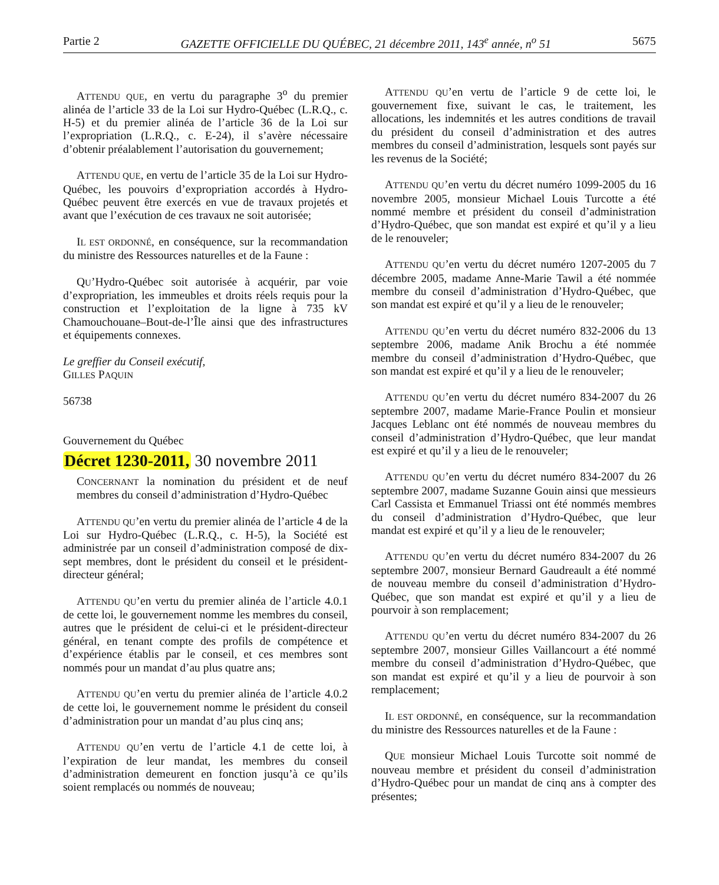Partie 2 GAZETTE OFFICIELLE DU QUÉBEC, 21 décembre 2011, 143<sup>e</sup> année, n<sup>o</sup> 51 5675
ATTENDU QUE, en vertu du paragraphe 3<sup>o</sup> du premier alinéa de l’article 33 de la Loi sur Hydro-Québec (L.R.Q., c. H-5) et du premier alinéa de l’article 36 de la Loi sur l’expropriation (L.R.Q., c. E-24), il s’avère nécessaire d’obtenir préalablement l’autorisation du gouvernement;
ATTENDU QUE, en vertu de l’article 35 de la Loi sur Hydro-Québec, les pouvoirs d’expropriation accordés à Hydro-Québec peuvent être exercés en vue de travaux projetés et avant que l’exécution de ces travaux ne soit autorisée;
IL EST ORDONNÉ, en conséquence, sur la recommandation du ministre des Ressources naturelles et de la Faune :
QU’Hydro-Québec soit autorisée à acquérir, par voie d’expropriation, les immeubles et droits réels requis pour la construction et l’exploitation de la ligne à 735 kV Chamouchouane–Bout-de-l’Île ainsi que des infrastructures et équipements connexes.
Le greffier du Conseil exécutif,
GILLES PAQUIN
56738
Gouvernement du Québec
Décret 1230-2011, 30 novembre 2011
CONCERNANT la nomination du président et de neuf membres du conseil d’administration d’Hydro-Québec
ATTENDU QU’en vertu du premier alinéa de l’article 4 de la Loi sur Hydro-Québec (L.R.Q., c. H-5), la Société est administrée par un conseil d’administration composé de dix-sept membres, dont le président du conseil et le président-directeur général;
ATTENDU QU’en vertu du premier alinéa de l’article 4.0.1 de cette loi, le gouvernement nomme les membres du conseil, autres que le président de celui-ci et le président-directeur général, en tenant compte des profils de compétence et d’expérience établis par le conseil, et ces membres sont nommés pour un mandat d’au plus quatre ans;
ATTENDU QU’en vertu du premier alinéa de l’article 4.0.2 de cette loi, le gouvernement nomme le président du conseil d’administration pour un mandat d’au plus cinq ans;
ATTENDU QU’en vertu de l’article 4.1 de cette loi, à l’expiration de leur mandat, les membres du conseil d’administration demeurent en fonction jusqu’à ce qu’ils soient remplacés ou nommés de nouveau;
ATTENDU QU’en vertu de l’article 9 de cette loi, le gouvernement fixe, suivant le cas, le traitement, les allocations, les indemnités et les autres conditions de travail du président du conseil d’administration et des autres membres du conseil d’administration, lesquels sont payés sur les revenus de la Société;
ATTENDU QU’en vertu du décret numéro 1099-2005 du 16 novembre 2005, monsieur Michael Louis Turcotte a été nommé membre et président du conseil d’administration d’Hydro-Québec, que son mandat est expiré et qu’il y a lieu de le renouveler;
ATTENDU QU’en vertu du décret numéro 1207-2005 du 7 décembre 2005, madame Anne-Marie Tawil a été nommée membre du conseil d’administration d’Hydro-Québec, que son mandat est expiré et qu’il y a lieu de le renouveler;
ATTENDU QU’en vertu du décret numéro 832-2006 du 13 septembre 2006, madame Anik Brochu a été nommée membre du conseil d’administration d’Hydro-Québec, que son mandat est expiré et qu’il y a lieu de le renouveler;
ATTENDU QU’en vertu du décret numéro 834-2007 du 26 septembre 2007, madame Marie-France Poulin et monsieur Jacques Leblanc ont été nommés de nouveau membres du conseil d’administration d’Hydro-Québec, que leur mandat est expiré et qu’il y a lieu de le renouveler;
ATTENDU QU’en vertu du décret numéro 834-2007 du 26 septembre 2007, madame Suzanne Gouin ainsi que messieurs Carl Cassista et Emmanuel Triassi ont été nommés membres du conseil d’administration d’Hydro-Québec, que leur mandat est expiré et qu’il y a lieu de le renouveler;
ATTENDU QU’en vertu du décret numéro 834-2007 du 26 septembre 2007, monsieur Bernard Gaudreault a été nommé de nouveau membre du conseil d’administration d’Hydro-Québec, que son mandat est expiré et qu’il y a lieu de pourvoir à son remplacement;
ATTENDU QU’en vertu du décret numéro 834-2007 du 26 septembre 2007, monsieur Gilles Vaillancourt a été nommé membre du conseil d’administration d’Hydro-Québec, que son mandat est expiré et qu’il y a lieu de pourvoir à son remplacement;
IL EST ORDONNÉ, en conséquence, sur la recommandation du ministre des Ressources naturelles et de la Faune :
QUE monsieur Michael Louis Turcotte soit nommé de nouveau membre et président du conseil d’administration d’Hydro-Québec pour un mandat de cinq ans à compter des présentes;